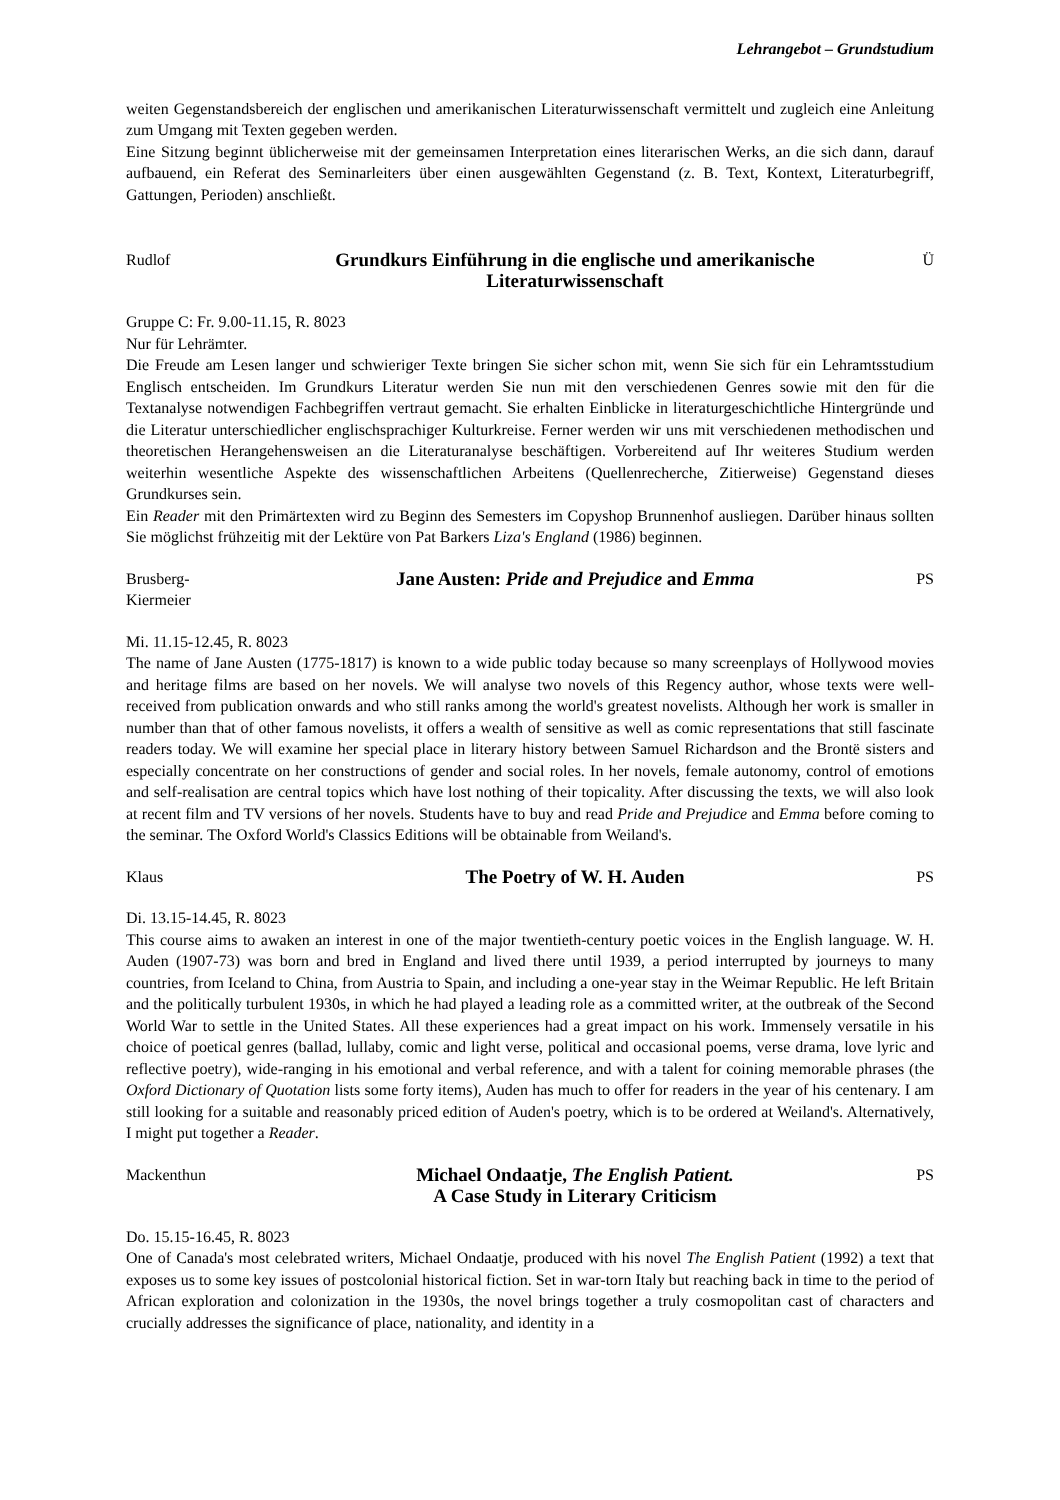Lehrangebot – Grundstudium
weiten Gegenstandsbereich der englischen und amerikanischen Literaturwissenschaft vermittelt und zugleich eine Anleitung zum Umgang mit Texten gegeben werden.
Eine Sitzung beginnt üblicherweise mit der gemeinsamen Interpretation eines literarischen Werks, an die sich dann, darauf aufbauend, ein Referat des Seminarleiters über einen ausgewählten Gegenstand (z. B. Text, Kontext, Literaturbegriff, Gattungen, Perioden) anschließt.
Rudlof
Grundkurs Einführung in die englische und amerikanische Literaturwissenschaft
Ü
Gruppe C: Fr. 9.00-11.15, R. 8023
Nur für Lehrämter.
Die Freude am Lesen langer und schwieriger Texte bringen Sie sicher schon mit, wenn Sie sich für ein Lehramtsstudium Englisch entscheiden. Im Grundkurs Literatur werden Sie nun mit den verschiedenen Genres sowie mit den für die Textanalyse notwendigen Fachbegriffen vertraut gemacht. Sie erhalten Einblicke in literaturgeschichtliche Hintergründe und die Literatur unterschiedlicher englischsprachiger Kulturkreise. Ferner werden wir uns mit verschiedenen methodischen und theoretischen Herangehensweisen an die Literaturanalyse beschäftigen. Vorbereitend auf Ihr weiteres Studium werden weiterhin wesentliche Aspekte des wissenschaftlichen Arbeitens (Quellenrecherche, Zitierweise) Gegenstand dieses Grundkurses sein.
Ein Reader mit den Primärtexten wird zu Beginn des Semesters im Copyshop Brunnenhof ausliegen. Darüber hinaus sollten Sie möglichst frühzeitig mit der Lektüre von Pat Barkers Liza's England (1986) beginnen.
Brusberg-
Kiermeier
Jane Austen: Pride and Prejudice and Emma
PS
Mi. 11.15-12.45, R. 8023
The name of Jane Austen (1775-1817) is known to a wide public today because so many screenplays of Hollywood movies and heritage films are based on her novels. We will analyse two novels of this Regency author, whose texts were well-received from publication onwards and who still ranks among the world's greatest novelists. Although her work is smaller in number than that of other famous novelists, it offers a wealth of sensitive as well as comic representations that still fascinate readers today. We will examine her special place in literary history between Samuel Richardson and the Brontë sisters and especially concentrate on her constructions of gender and social roles. In her novels, female autonomy, control of emotions and self-realisation are central topics which have lost nothing of their topicality. After discussing the texts, we will also look at recent film and TV versions of her novels. Students have to buy and read Pride and Prejudice and Emma before coming to the seminar. The Oxford World's Classics Editions will be obtainable from Weiland's.
Klaus
The Poetry of W. H. Auden
PS
Di. 13.15-14.45, R. 8023
This course aims to awaken an interest in one of the major twentieth-century poetic voices in the English language. W. H. Auden (1907-73) was born and bred in England and lived there until 1939, a period interrupted by journeys to many countries, from Iceland to China, from Austria to Spain, and including a one-year stay in the Weimar Republic. He left Britain and the politically turbulent 1930s, in which he had played a leading role as a committed writer, at the outbreak of the Second World War to settle in the United States. All these experiences had a great impact on his work. Immensely versatile in his choice of poetical genres (ballad, lullaby, comic and light verse, political and occasional poems, verse drama, love lyric and reflective poetry), wide-ranging in his emotional and verbal reference, and with a talent for coining memorable phrases (the Oxford Dictionary of Quotation lists some forty items), Auden has much to offer for readers in the year of his centenary. I am still looking for a suitable and reasonably priced edition of Auden's poetry, which is to be ordered at Weiland's. Alternatively, I might put together a Reader.
Mackenthun
Michael Ondaatje, The English Patient.
A Case Study in Literary Criticism
PS
Do. 15.15-16.45, R. 8023
One of Canada's most celebrated writers, Michael Ondaatje, produced with his novel The English Patient (1992) a text that exposes us to some key issues of postcolonial historical fiction. Set in war-torn Italy but reaching back in time to the period of African exploration and colonization in the 1930s, the novel brings together a truly cosmopolitan cast of characters and crucially addresses the significance of place, nationality, and identity in a